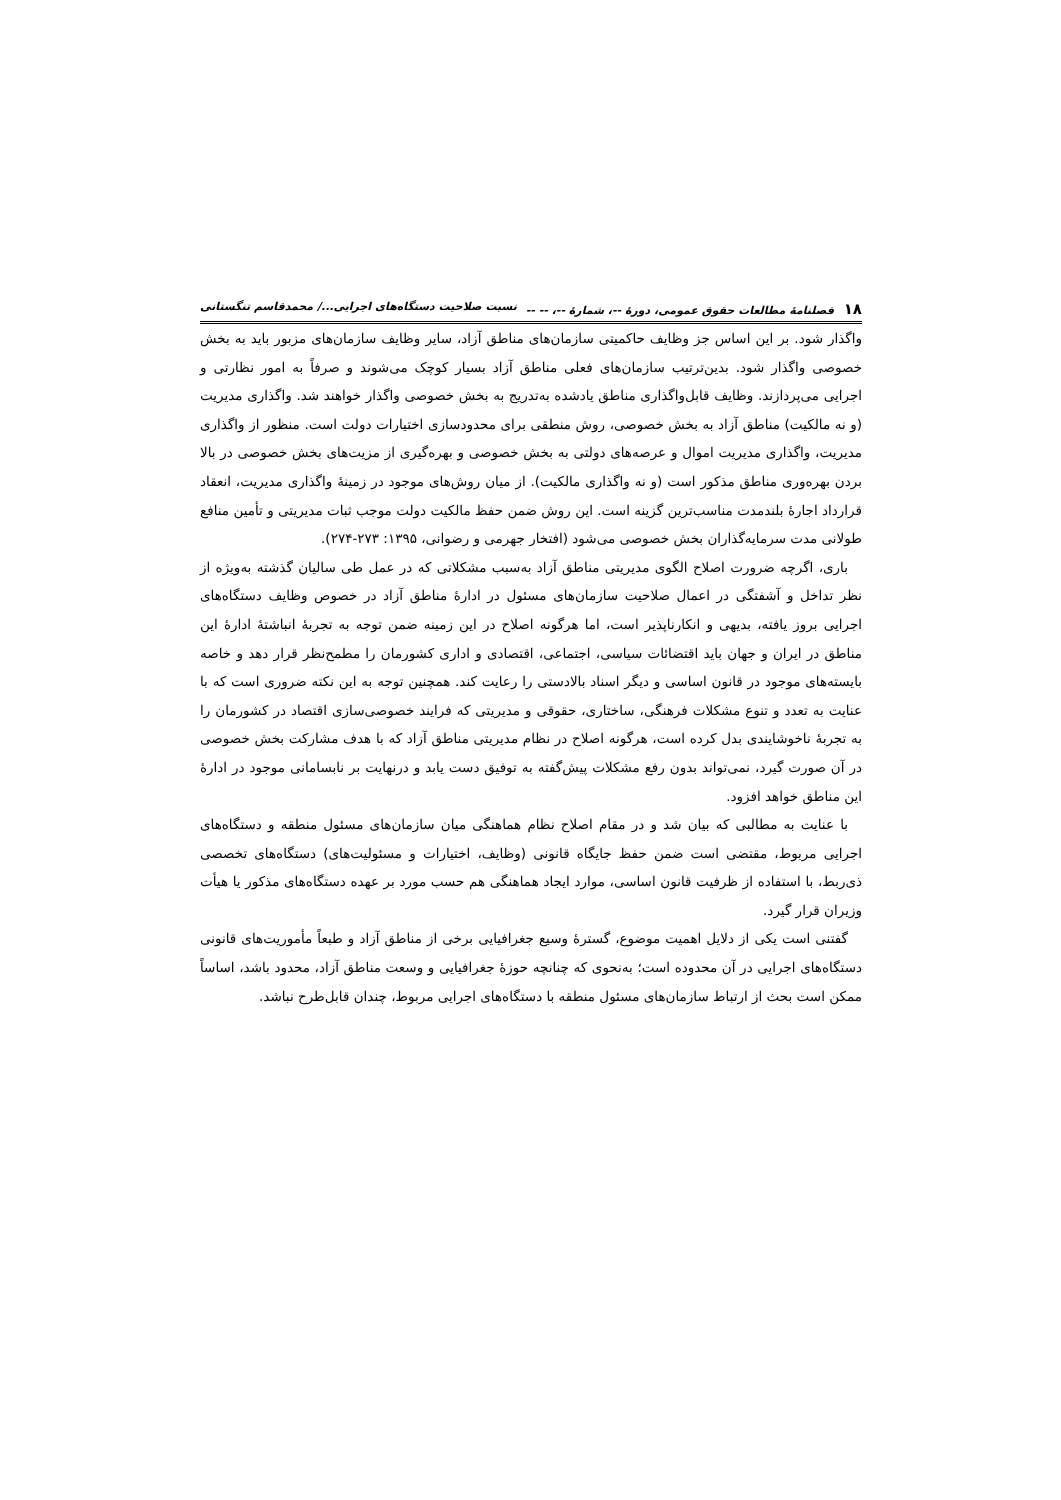۱۸ فصلنامهٔ مطالعات حقوق عمومی، دورهٔ --، شمارهٔ --، -- -- نسبت صلاحیت دستگاه‌های اجرایی.../ محمدقاسم تنگستانی
واگذار شود. بر این اساس جز وظایف حاکمیتی سازمان‌های مناطق آزاد، سایر وظایف سازمان‌های مزبور باید به بخش خصوصی واگذار شود. بدین‌ترتیب سازمان‌های فعلی مناطق آزاد بسیار کوچک می‌شوند و صرفاً به امور نظارتی و اجرایی می‌پردازند. وظایف قابل‌واگذاری مناطق یادشده به‌تدریج به بخش خصوصی واگذار خواهند شد. واگذاری مدیریت (و نه مالکیت) مناطق آزاد به بخش خصوصی، روش منطقی برای محدودسازی اختیارات دولت است. منظور از واگذاری مدیریت، واگذاری مدیریت اموال و عرصه‌های دولتی به بخش خصوصی و بهره‌گیری از مزیت‌های بخش خصوصی در بالا بردن بهره‌وری مناطق مذکور است (و نه واگذاری مالکیت). از میان روش‌های موجود در زمینهٔ واگذاری مدیریت، انعقاد قرارداد اجارهٔ بلندمدت مناسب‌ترین گزینه است. این روش ضمن حفظ مالکیت دولت موجب ثبات مدیریتی و تأمین منافع طولانی مدت سرمایه‌گذاران بخش خصوصی می‌شود (افتخار جهرمی و رضوانی، ۱۳۹۵: ۲۷۳-۲۷۴).
باری، اگرچه ضرورت اصلاح الگوی مدیریتی مناطق آزاد به‌سبب مشکلاتی که در عمل طی سالیان گذشته به‌ویژه از نظر تداخل و آشفتگی در اعمال صلاحیت سازمان‌های مسئول در ادارهٔ مناطق آزاد در خصوص وظایف دستگاه‌های اجرایی بروز یافته، بدیهی و انکارناپذیر است، اما هرگونه اصلاح در این زمینه ضمن توجه به تجربهٔ انباشتهٔ ادارهٔ این مناطق در ایران و جهان باید اقتضائات سیاسی، اجتماعی، اقتصادی و اداری کشورمان را مطمح‌نظر قرار دهد و خاصه بایسته‌های موجود در قانون اساسی و دیگر اسناد بالادستی را رعایت کند. همچنین توجه به این نکته ضروری است که با عنایت به تعدد و تنوع مشکلات فرهنگی، ساختاری، حقوقی و مدیریتی که فرایند خصوصی‌سازی اقتصاد در کشورمان را به تجربهٔ ناخوشایندی بدل کرده است، هرگونه اصلاح در نظام مدیریتی مناطق آزاد که با هدف مشارکت بخش خصوصی در آن صورت گیرد، نمی‌تواند بدون رفع مشکلات پیش‌گفته به توفیق دست یابد و درنهایت بر نابسامانی موجود در ادارهٔ این مناطق خواهد افزود.
با عنایت به مطالبی که بیان شد و در مقام اصلاح نظام هماهنگی میان سازمان‌های مسئول منطقه و دستگاه‌های اجرایی مربوط، مقتضی است ضمن حفظ جایگاه قانونی (وظایف، اختیارات و مسئولیت‌های) دستگاه‌های تخصصی ذی‌ربط، با استفاده از ظرفیت قانون اساسی، موارد ایجاد هماهنگی هم حسب مورد بر عهده دستگاه‌های مذکور یا هیأت وزیران قرار گیرد.
گفتنی است یکی از دلایل اهمیت موضوع، گسترهٔ وسیع جغرافیایی برخی از مناطق آزاد و طبعاً مأموریت‌های قانونی دستگاه‌های اجرایی در آن محدوده است؛ به‌نحوی که چنانچه حوزهٔ جغرافیایی و وسعت مناطق آزاد، محدود باشد، اساساً ممکن است بحث از ارتباط سازمان‌های مسئول منطقه با دستگاه‌های اجرایی مربوط، چندان قابل‌طرح نباشد.